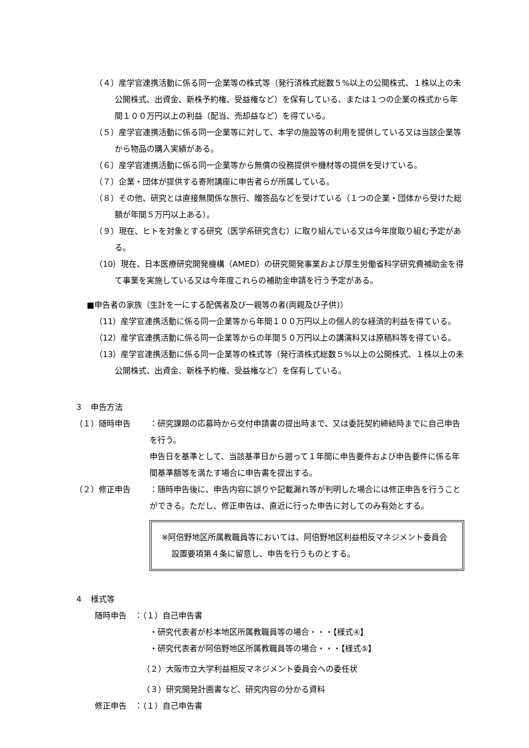（４）産学官連携活動に係る同一企業等の株式等（発行済株式総数５%以上の公開株式、１株以上の未公開株式、出資金、新株予約権、受益権など）を保有している、または１つの企業の株式から年間１００万円以上の利益（配当、売却益など）を得ている。
（５）産学官連携活動に係る同一企業等に対して、本学の施設等の利用を提供している又は当該企業等から物品の購入実績がある。
（６）産学官連携活動に係る同一企業等から無償の役務提供や機材等の提供を受けている。
（７）企業・団体が提供する寄附講座に申告者らが所属している。
（８）その他、研究とは直接無関係な旅行、贈答品などを受けている（１つの企業・団体から受けた総額が年間５万円以上ある）。
（９）現在、ヒトを対象とする研究（医学系研究含む）に取り組んでいる又は今年度取り組む予定がある。
（10）現在、日本医療研究開発機構（AMED）の研究開発事業および厚生労働省科学研究費補助金を得て事業を実施している又は今年度これらの補助金申請を行う予定がある。
■申告者の家族（生計を一にする配偶者及び一親等の者(両親及び子供)）
（11）産学官連携活動に係る同一企業等から年間１００万円以上の個人的な経済的利益を得ている。
（12）産学官連携活動に係る同一企業等からの年間５０万円以上の講演料又は原稿料等を得ている。
（13）産学官連携活動に係る同一企業等の株式等（発行済株式総数５%以上の公開株式、１株以上の未公開株式、出資金、新株予約権、受益権など）を保有している。
３　申告方法
（１）随時申告 ：研究課題の応募時から交付申請書の提出時まで、又は委託契約締結時までに自己申告を行う。
申告日を基準として、当該基準日から遡って１年間に申告要件および申告要件に係る年間基準額等を満たす場合に申告書を提出する。
（２）修正申告 ：随時申告後に、申告内容に誤りや記載漏れ等が判明した場合には修正申告を行うことができる。ただし、修正申告は、直近に行った申告に対してのみ有効とする。
※阿倍野地区所属教職員等においては、阿倍野地区利益相反マネジメント委員会設置要項第４条に留意し、申告を行うものとする。
４　様式等
随時申告　：（１）自己申告書
・研究代表者が杉本地区所属教職員等の場合・・・【様式④】
・研究代表者が阿倍野地区所属教職員等の場合・・・【様式⑤】
（２）大阪市立大学利益相反マネジメント委員会への委任状
（３）研究開発計画書など、研究内容の分かる資料
修正申告　：（１）自己申告書